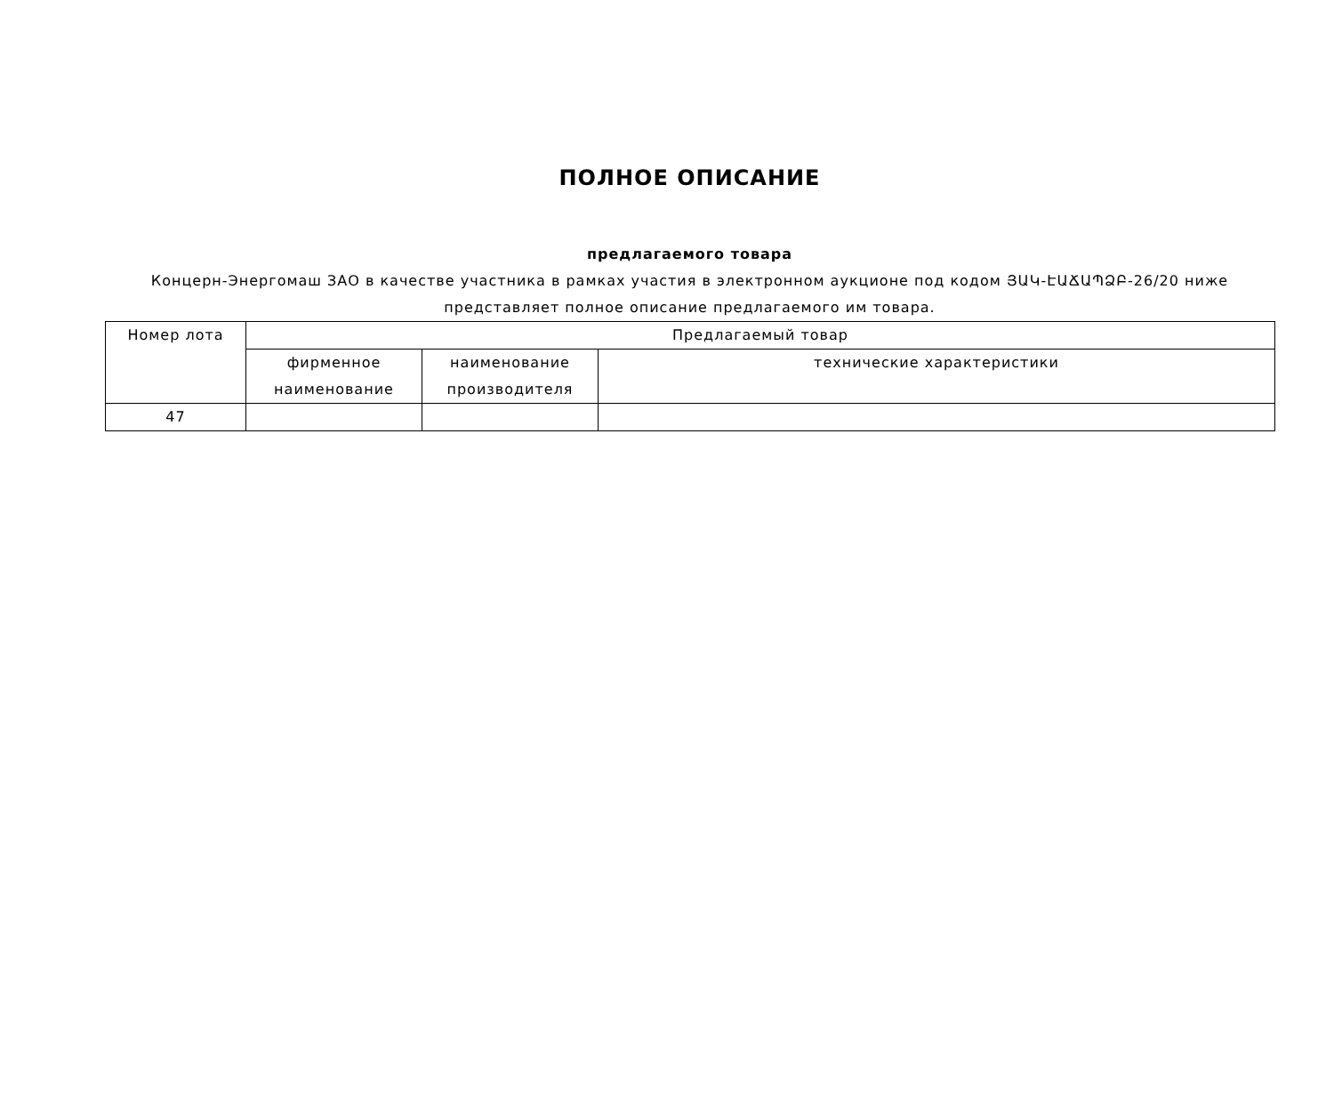ПОЛНОЕ ОПИСАНИЕ
предлагаемого товара
Концерн-Энергомаш ЗАО в качестве участника в рамках участия в электронном аукционе под кодом ՅԱԿ-ԷԱՃԱՊՁԲ-26/20 ниже представляет полное описание предлагаемого им товара.
| Номер лота | Предлагаемый товар | | |
| | фирменное наименование | наименование производителя | технические характеристики |
| 47 | | | |